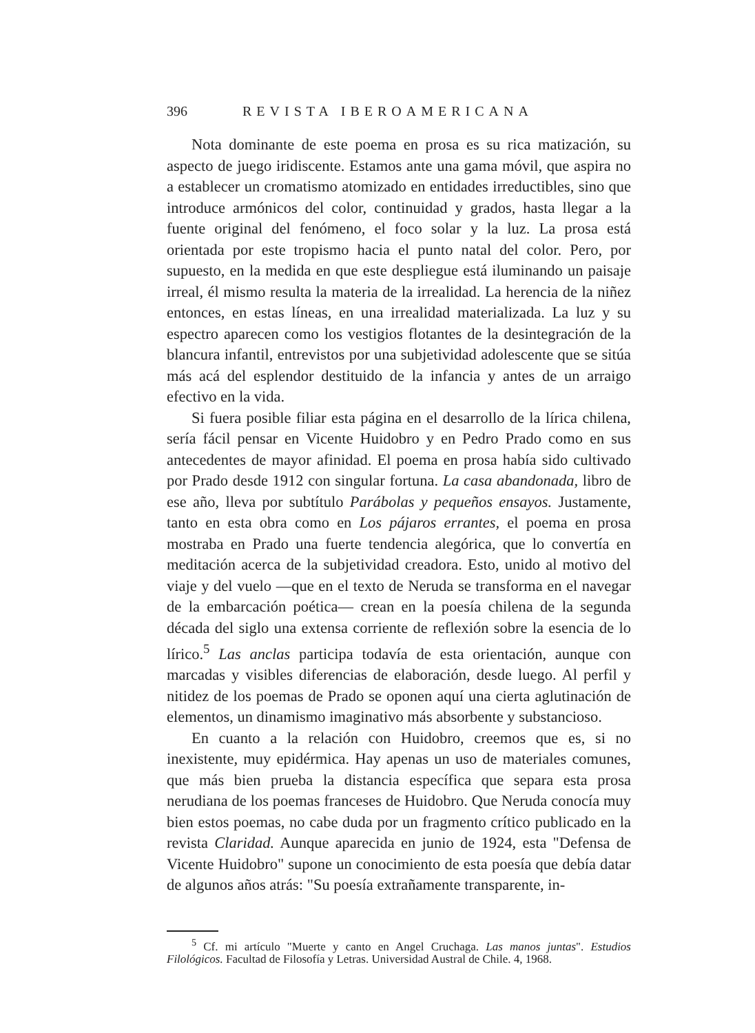396 REVISTA IBEROAMERICANA
Nota dominante de este poema en prosa es su rica matización, su aspecto de juego iridiscente. Estamos ante una gama móvil, que aspira no a establecer un cromatismo atomizado en entidades irreductibles, sino que introduce armónicos del color, continuidad y grados, hasta llegar a la fuente original del fenómeno, el foco solar y la luz. La prosa está orientada por este tropismo hacia el punto natal del color. Pero, por supuesto, en la medida en que este despliegue está iluminando un paisaje irreal, él mismo resulta la materia de la irrealidad. La herencia de la niñez entonces, en estas líneas, en una irrealidad materializada. La luz y su espectro aparecen como los vestigios flotantes de la desintegración de la blancura infantil, entrevistos por una subjetividad adolescente que se sitúa más acá del esplendor destituido de la infancia y antes de un arraigo efectivo en la vida.
Si fuera posible filiar esta página en el desarrollo de la lírica chilena, sería fácil pensar en Vicente Huidobro y en Pedro Prado como en sus antecedentes de mayor afinidad. El poema en prosa había sido cultivado por Prado desde 1912 con singular fortuna. La casa abandonada, libro de ese año, lleva por subtítulo Parábolas y pequeños ensayos. Justamente, tanto en esta obra como en Los pájaros errantes, el poema en prosa mostraba en Prado una fuerte tendencia alegórica, que lo convertía en meditación acerca de la subjetividad creadora. Esto, unido al motivo del viaje y del vuelo —que en el texto de Neruda se transforma en el navegar de la embarcación poética— crean en la poesía chilena de la segunda década del siglo una extensa corriente de reflexión sobre la esencia de lo lírico.<sup>5</sup> Las anclas participa todavía de esta orientación, aunque con marcadas y visibles diferencias de elaboración, desde luego. Al perfil y nitidez de los poemas de Prado se oponen aquí una cierta aglutinación de elementos, un dinamismo imaginativo más absorbente y substancioso.
En cuanto a la relación con Huidobro, creemos que es, si no inexistente, muy epidérmica. Hay apenas un uso de materiales comunes, que más bien prueba la distancia específica que separa esta prosa nerudiana de los poemas franceses de Huidobro. Que Neruda conocía muy bien estos poemas, no cabe duda por un fragmento crítico publicado en la revista Claridad. Aunque aparecida en junio de 1924, esta "Defensa de Vicente Huidobro" supone un conocimiento de esta poesía que debía datar de algunos años atrás: "Su poesía extrañamente transparente, in-
<sup>5</sup> Cf. mi artículo "Muerte y canto en Angel Cruchaga. Las manos juntas". Estudios Filológicos. Facultad de Filosofía y Letras. Universidad Austral de Chile. 4, 1968.